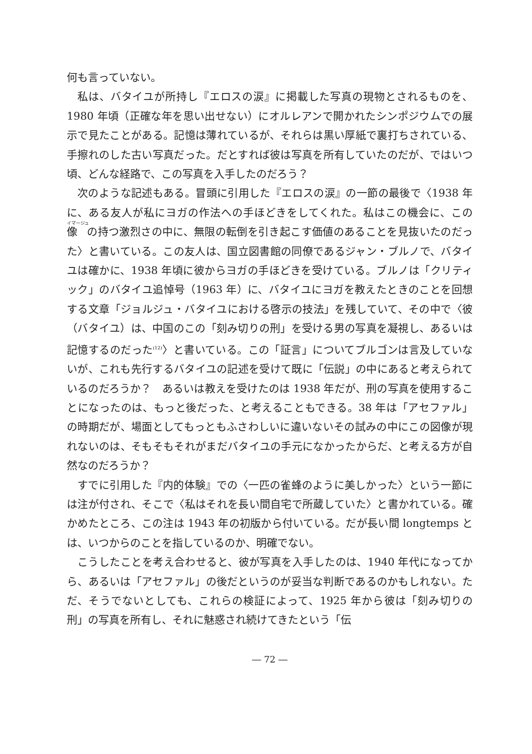何も言っていない。
私は、バタイユが所持し『エロスの涙』に掲載した写真の現物とされるものを、1980 年頃（正確な年を思い出せない）にオルレアンで開かれたシンポジウムでの展示で見たことがある。記憶は薄れているが、それらは黒い厚紙で裏打ちされている、手擦れのした古い写真だった。だとすれば彼は写真を所有していたのだが、ではいつ頃、どんな経路で、この写真を入手したのだろう？
次のような記述もある。冒頭に引用した『エロスの涙』の一節の最後で〈1938 年に、ある友人が私にヨガの作法への手ほどきをしてくれた。私はこの機会に、この像の持つ激烈さの中に、無限の転倒を引き起こす価値のあることを見抜いたのだった〉と書いている。この友人は、国立図書館の同僚であるジャン・ブルノで、バタイユは確かに、1938 年頃に彼からヨガの手ほどきを受けている。ブルノは「クリティック」のバタイユ追悼号（1963 年）に、バタイユにヨガを教えたときのことを回想する文章「ジョルジュ・バタイユにおける啓示の技法」を残していて、その中で〈彼（バタイユ）は、中国のこの「刻み切りの刑」を受ける男の写真を凝視し、あるいは記憶するのだった<sup>(12)</sup>〉と書いている。この「証言」についてブルゴンは言及していないが、これも先行するバタイユの記述を受けて既に「伝説」の中にあると考えられているのだろうか？　あるいは教えを受けたのは 1938 年だが、刑の写真を使用することになったのは、もっと後だった、と考えることもできる。38 年は「アセファル」の時期だが、場面としてもっともふさわしいに違いないその試みの中にこの図像が現れないのは、そもそもそれがまだバタイユの手元になかったからだ、と考える方が自然なのだろうか？
すでに引用した『内的体験』での〈一匹の雀蜂のように美しかった〉という一節には注が付され、そこで〈私はそれを長い間自宅で所蔵していた〉と書かれている。確かめたところ、この注は 1943 年の初版から付いている。だが長い間 longtemps とは、いつからのことを指しているのか、明確でない。
こうしたことを考え合わせると、彼が写真を入手したのは、1940 年代になってから、あるいは「アセファル」の後だというのが妥当な判断であるのかもしれない。ただ、そうでないとしても、これらの検証によって、1925 年から彼は「刻み切りの刑」の写真を所有し、それに魅惑され続けてきたという「伝
― 72 ―